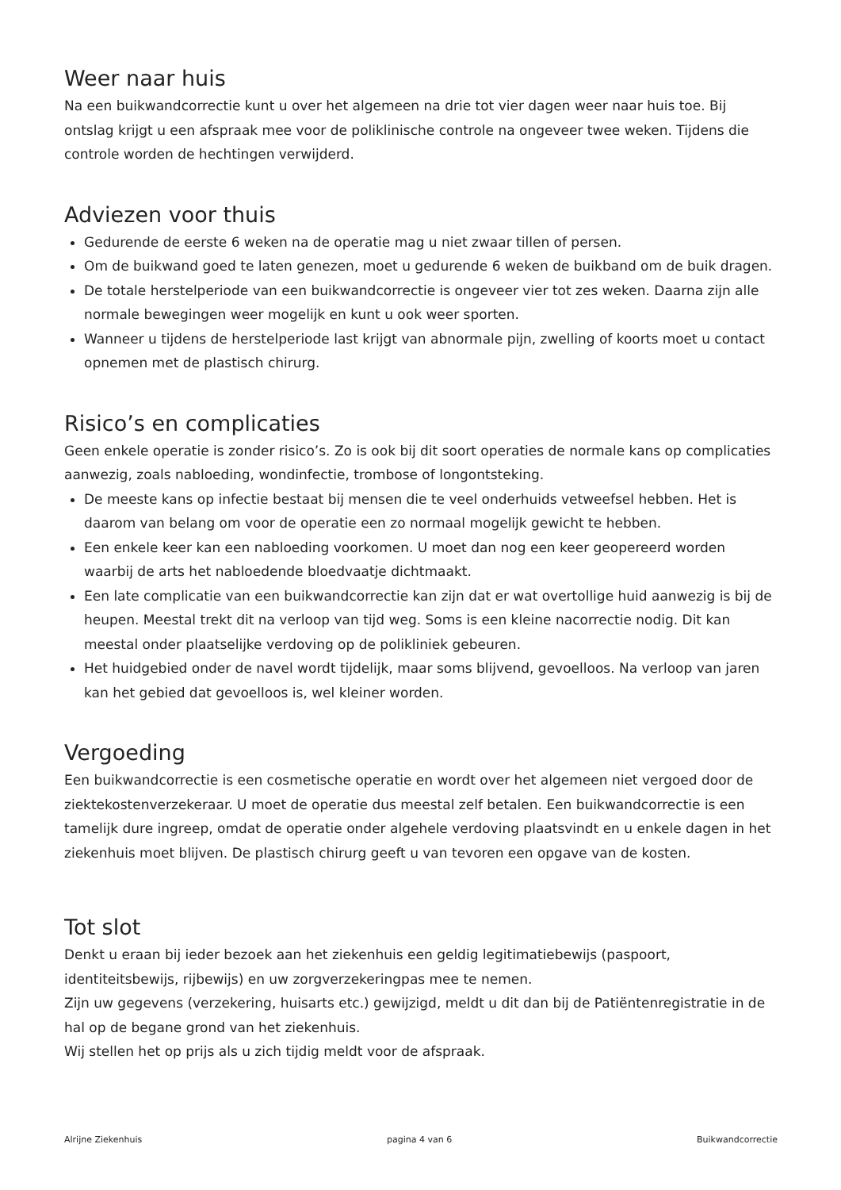Weer naar huis
Na een buikwandcorrectie kunt u over het algemeen na drie tot vier dagen weer naar huis toe. Bij ontslag krijgt u een afspraak mee voor de poliklinische controle na ongeveer twee weken. Tijdens die controle worden de hechtingen verwijderd.
Adviezen voor thuis
Gedurende de eerste 6 weken na de operatie mag u niet zwaar tillen of persen.
Om de buikwand goed te laten genezen, moet u gedurende 6 weken de buikband om de buik dragen.
De totale herstelperiode van een buikwandcorrectie is ongeveer vier tot zes weken. Daarna zijn alle normale bewegingen weer mogelijk en kunt u ook weer sporten.
Wanneer u tijdens de herstelperiode last krijgt van abnormale pijn, zwelling of koorts moet u contact opnemen met de plastisch chirurg.
Risico’s en complicaties
Geen enkele operatie is zonder risico’s. Zo is ook bij dit soort operaties de normale kans op complicaties aanwezig, zoals nabloeding, wondinfectie, trombose of longontsteking.
De meeste kans op infectie bestaat bij mensen die te veel onderhuids vetweefsel hebben. Het is daarom van belang om voor de operatie een zo normaal mogelijk gewicht te hebben.
Een enkele keer kan een nabloeding voorkomen. U moet dan nog een keer geopereerd worden waarbij de arts het nabloedende bloedvaatje dichtmaakt.
Een late complicatie van een buikwandcorrectie kan zijn dat er wat overtollige huid aanwezig is bij de heupen. Meestal trekt dit na verloop van tijd weg. Soms is een kleine nacorrectie nodig. Dit kan meestal onder plaatselijke verdoving op de polikliniek gebeuren.
Het huidgebied onder de navel wordt tijdelijk, maar soms blijvend, gevoelloos. Na verloop van jaren kan het gebied dat gevoelloos is, wel kleiner worden.
Vergoeding
Een buikwandcorrectie is een cosmetische operatie en wordt over het algemeen niet vergoed door de ziektekostenverzekeraar. U moet de operatie dus meestal zelf betalen. Een buikwandcorrectie is een tamelijk dure ingreep, omdat de operatie onder algehele verdoving plaatsvindt en u enkele dagen in het ziekenhuis moet blijven. De plastisch chirurg geeft u van tevoren een opgave van de kosten.
Tot slot
Denkt u eraan bij ieder bezoek aan het ziekenhuis een geldig legitimatiebewijs (paspoort, identiteitsbewijs, rijbewijs) en uw zorgverzekeringpas mee te nemen.
Zijn uw gegevens (verzekering, huisarts etc.) gewijzigd, meldt u dit dan bij de Patiëntenregistratie in de hal op de begane grond van het ziekenhuis.
Wij stellen het op prijs als u zich tijdig meldt voor de afspraak.
Alrijne Ziekenhuis pagina 4 van 6 Buikwandcorrectie